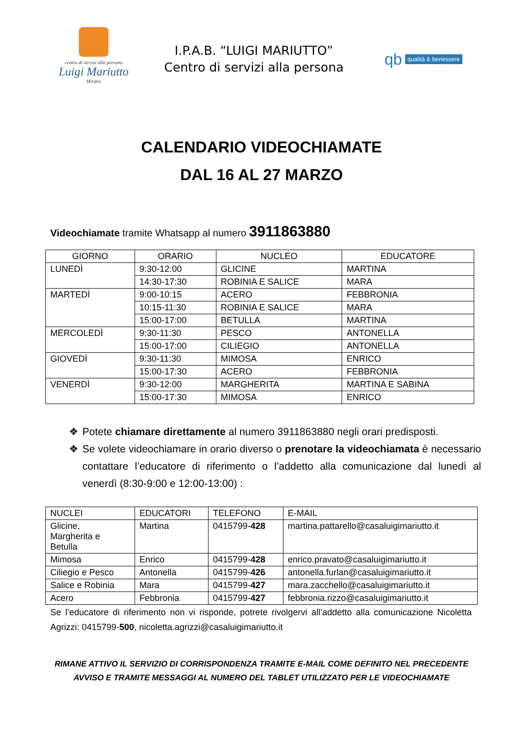centro di servizi alla persona
Luigi Mariutto
Mirano
I.P.A.B. “LUIGI MARIUTTO”
Centro di servizi alla persona
qb qualità & benessere
CALENDARIO VIDEOCHIAMATE
DAL 16 AL 27 MARZO
Videochiamate tramite Whatsapp al numero 3911863880
| GIORNO | ORARIO | NUCLEO | EDUCATORE |
| --- | --- | --- | --- |
| LUNEDÌ | 9:30-12:00 | GLICINE | MARTINA |
| | 14:30-17:30 | ROBINIA E SALICE | MARA |
| MARTEDÌ | 9:00-10:15 | ACERO | FEBBRONIA |
| | 10:15-11:30 | ROBINIA E SALICE | MARA |
| | 15:00-17:00 | BETULLA | MARTINA |
| MERCOLEDÌ | 9:30-11:30 | PESCO | ANTONELLA |
| | 15:00-17:00 | CILIEGIO | ANTONELLA |
| GIOVEDÌ | 9:30-11:30 | MIMOSA | ENRICO |
| | 15:00-17:30 | ACERO | FEBBRONIA |
| VENERDÌ | 9:30-12:00 | MARGHERITA | MARTINA E SABINA |
| | 15:00-17:30 | MIMOSA | ENRICO |
❖ Potete chiamare direttamente al numero 3911863880 negli orari predisposti.
❖ Se volete videochiamare in orario diverso o prenotare la videochiamata è necessario contattare l’educatore di riferimento o l’addetto alla comunicazione dal lunedì al venerdì (8:30-9:00 e 12:00-13:00) :
| NUCLEI | EDUCATORI | TELEFONO | E-MAIL |
| --- | --- | --- | --- |
| Glicine, Margherita e Betulla | Martina | 0415799- 428 | martina.pattarello@casaluigimariutto.it |
| Mimosa | Enrico | 0415799- 428 | enrico.pravato@casaluigimariutto.it |
| Ciliegio e Pesco | Antonella | 0415799- 426 | antonella.furlan@casaluigimariutto.it |
| Salice e Robinia | Mara | 0415799- 427 | mara.zacchello@casaluigimariutto.it |
| Acero | Febbronia | 0415799- 427 | febbronia.rizzo@casaluigimariutto.it |
Se l’educatore di riferimento non vi risponde, potrete rivolgervi all’addetto alla comunicazione Nicoletta Agrizzi: 0415799-500, nicoletta.agrizzi@casaluigimariutto.it
RIMANE ATTIVO IL SERVIZIO DI CORRISPONDENZA TRAMITE E-MAIL COME DEFINITO NEL PRECEDENTE
AVVISO E TRAMITE MESSAGGI AL NUMERO DEL TABLET UTILIZZATO PER LE VIDEOCHIAMATE